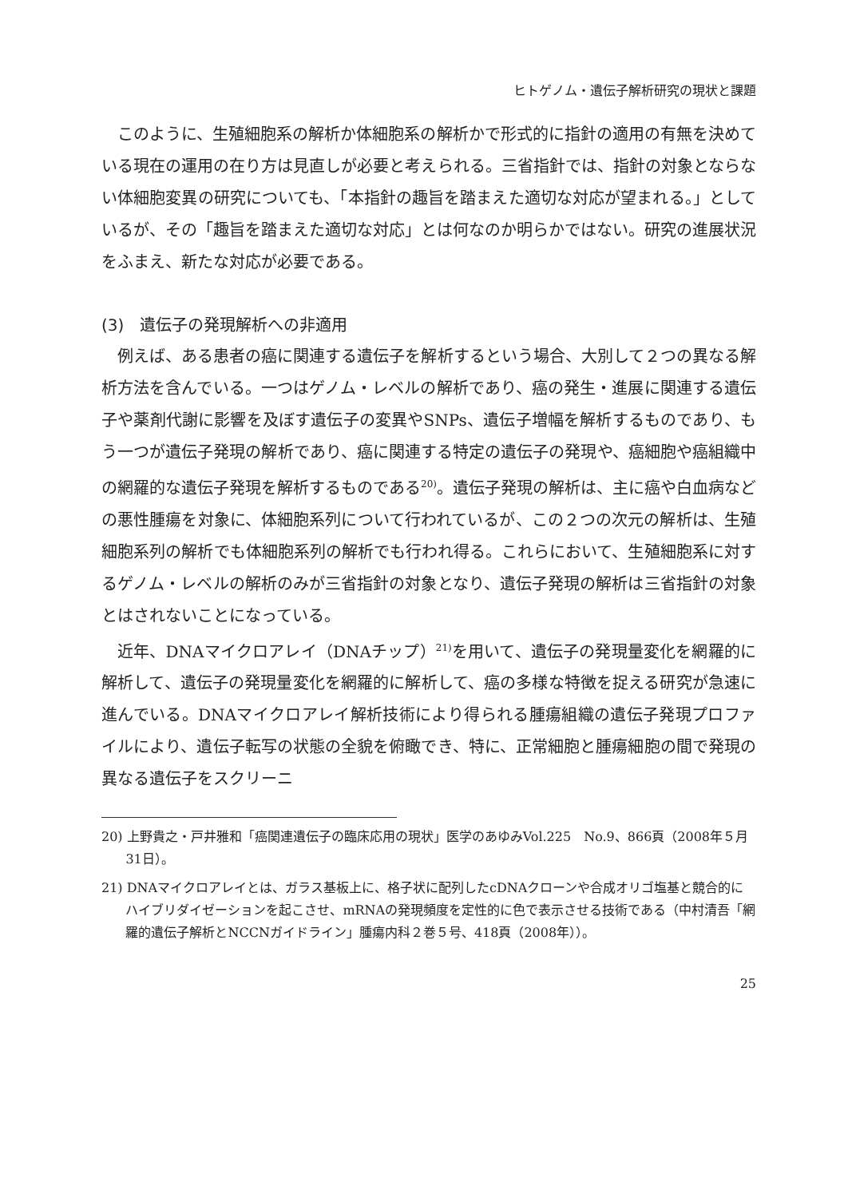ヒトゲノム・遺伝子解析研究の現状と課題
このように、生殖細胞系の解析か体細胞系の解析かで形式的に指針の適用の有無を決めている現在の運用の在り方は見直しが必要と考えられる。三省指針では、指針の対象とならない体細胞変異の研究についても、「本指針の趣旨を踏まえた適切な対応が望まれる。」としているが、その「趣旨を踏まえた適切な対応」とは何なのか明らかではない。研究の進展状況をふまえ、新たな対応が必要である。
(3)　遺伝子の発現解析への非適用
例えば、ある患者の癌に関連する遺伝子を解析するという場合、大別して２つの異なる解析方法を含んでいる。一つはゲノム・レベルの解析であり、癌の発生・進展に関連する遺伝子や薬剤代謝に影響を及ぼす遺伝子の変異やSNPs、遺伝子増幅を解析するものであり、もう一つが遺伝子発現の解析であり、癌に関連する特定の遺伝子の発現や、癌細胞や癌組織中の網羅的な遺伝子発現を解析するものである<sup>20)</sup>。遺伝子発現の解析は、主に癌や白血病などの悪性腫瘍を対象に、体細胞系列について行われているが、この２つの次元の解析は、生殖細胞系列の解析でも体細胞系列の解析でも行われ得る。これらにおいて、生殖細胞系に対するゲノム・レベルの解析のみが三省指針の対象となり、遺伝子発現の解析は三省指針の対象とはされないことになっている。
近年、DNAマイクロアレイ（DNAチップ）<sup>21)</sup>を用いて、遺伝子の発現量変化を網羅的に解析して、遺伝子の発現量変化を網羅的に解析して、癌の多様な特徴を捉える研究が急速に進んでいる。DNAマイクロアレイ解析技術により得られる腫瘍組織の遺伝子発現プロファイルにより、遺伝子転写の状態の全貌を俯瞰でき、特に、正常細胞と腫瘍細胞の間で発現の異なる遺伝子をスクリーニ
20) 上野貴之・戸井雅和「癌関連遺伝子の臨床応用の現状」医学のあゆみVol.225　No.9、866頁（2008年５月31日）。
21) DNAマイクロアレイとは、ガラス基板上に、格子状に配列したcDNAクローンや合成オリゴ塩基と競合的にハイブリダイゼーションを起こさせ、mRNAの発現頻度を定性的に色で表示させる技術である（中村清吾「網羅的遺伝子解析とNCCNガイドライン」腫瘍内科２巻５号、418頁（2008年））。
25